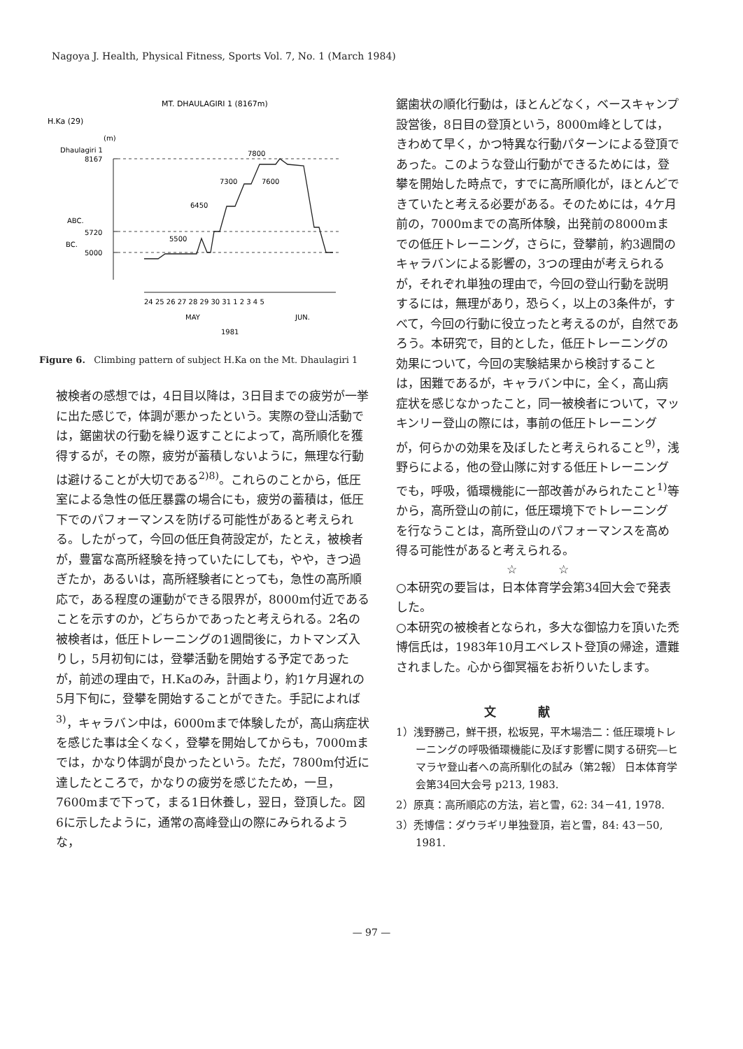Nagoya J. Health, Physical Fitness, Sports Vol. 7, No. 1 (March 1984)
MT. DHAULAGIRI 1 (8167m)
H.Ka (29)
(m)
Dhaulagiri 1
8167
ABC.
5720
BC.
5000
7800
7300
7600
6450
5500
24 25 26 27 28 29 30 31 1 2 3 4 5
MAY
JUN.
1981
Figure 6. Climbing pattern of subject H.Ka on the Mt. Dhaulagiri 1
被検者の感想では，4日目以降は，3日目までの疲労が一挙に出た感じで，体調が悪かったという。実際の登山活動では，鋸歯状の行動を繰り返すことによって，高所順化を獲得するが，その際，疲労が蓄積しないように，無理な行動は避けることが大切である<sup>2)8)</sup>。これらのことから，低圧室による急性の低圧暴露の場合にも，疲労の蓄積は，低圧下でのパフォーマンスを防げる可能性があると考えられる。したがって，今回の低圧負荷設定が，たとえ，被検者が，豊富な高所経験を持っていたにしても，やや，きつ過ぎたか，あるいは，高所経験者にとっても，急性の高所順応で，ある程度の運動ができる限界が，8000m付近であることを示すのか，どちらかであったと考えられる。2名の被検者は，低圧トレーニングの1週間後に，カトマンズ入りし，5月初旬には，登攀活動を開始する予定であったが，前述の理由で，H.Kaのみ，計画より，約1ケ月遅れの5月下旬に，登攀を開始することができた。手記によれば<sup>3)</sup>，キャラバン中は，6000mまで体験したが，高山病症状を感じた事は全くなく，登攀を開始してからも，7000mまでは，かなり体調が良かったという。ただ，7800m付近に達したところで，かなりの疲労を感じたため，一旦，7600mまで下って，まる1日休養し，翌日，登頂した。図6に示したように，通常の高峰登山の際にみられるような，
鋸歯状の順化行動は，ほとんどなく，ベースキャンプ設営後，8日目の登頂という，8000m峰としては，きわめて早く，かつ特異な行動パターンによる登頂であった。このような登山行動ができるためには，登攀を開始した時点で，すでに高所順化が，ほとんどできていたと考える必要がある。そのためには，4ケ月前の，7000mまでの高所体験，出発前の8000mまでの低圧トレーニング，さらに，登攀前，約3週間のキャラバンによる影響の，3つの理由が考えられるが，それぞれ単独の理由で，今回の登山行動を説明するには，無理があり，恐らく，以上の3条件が，すべて，今回の行動に役立ったと考えるのが，自然であろう。本研究で，目的とした，低圧トレーニングの効果について，今回の実験結果から検討することは，困難であるが，キャラバン中に，全く，高山病症状を感じなかったこと，同一被検者について，マッキンリー登山の際には，事前の低圧トレーニングが，何らかの効果を及ぼしたと考えられること<sup>9)</sup>，浅野らによる，他の登山隊に対する低圧トレーニングでも，呼吸，循環機能に一部改善がみられたこと<sup>1)</sup>等から，高所登山の前に，低圧環境下でトレーニングを行なうことは，高所登山のパフォーマンスを高め得る可能性があると考えられる。
☆ ☆
○本研究の要旨は，日本体育学会第34回大会で発表した。
○本研究の被検者となられ，多大な御協力を頂いた禿博信氏は，1983年10月エベレスト登頂の帰途，遭難されました。心から御冥福をお祈りいたします。
文献
1）浅野勝己，鮮干摂，松坂晃，平木場浩二：低圧環境トレーニングの呼吸循環機能に及ぼす影響に関する研究―ヒマラヤ登山者への高所馴化の試み（第2報） 日本体育学会第34回大会号 p213, 1983.
2）原真：高所順応の方法，岩と雪，62: 34－41, 1978.
3）禿博信：ダウラギリ単独登頂，岩と雪，84: 43－50, 1981.
— 97 —